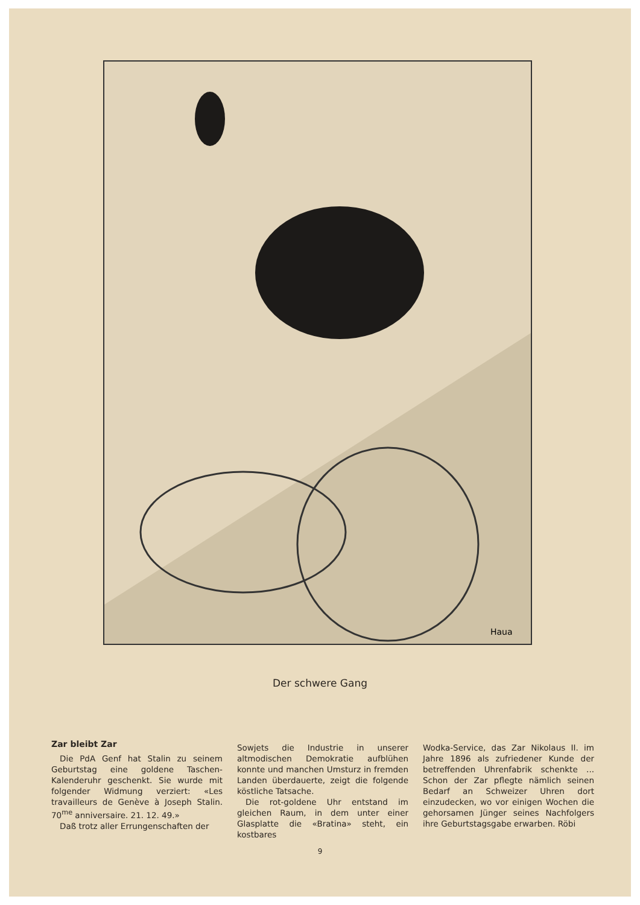Haua
Der schwere Gang
Zar bleibt Zar
Die PdA Genf hat Stalin zu seinem Geburtstag eine goldene Taschen-Kalenderuhr geschenkt. Sie wurde mit folgender Widmung verziert: «Les travailleurs de Genève à Joseph Stalin. 70<sup>me</sup> anniversaire. 21. 12. 49.»
Daß trotz aller Errungenschaften der
Sowjets die Industrie in unserer altmodischen Demokratie aufblühen konnte und manchen Umsturz in fremden Landen überdauerte, zeigt die folgende köstliche Tatsache.
Die rot-goldene Uhr entstand im gleichen Raum, in dem unter einer Glasplatte die «Bratina» steht, ein kostbares
Wodka-Service, das Zar Nikolaus II. im Jahre 1896 als zufriedener Kunde der betreffenden Uhrenfabrik schenkte ... Schon der Zar pflegte nämlich seinen Bedarf an Schweizer Uhren dort einzudecken, wo vor einigen Wochen die gehorsamen Jünger seines Nachfolgers ihre Geburtstagsgabe erwarben. Röbi
9